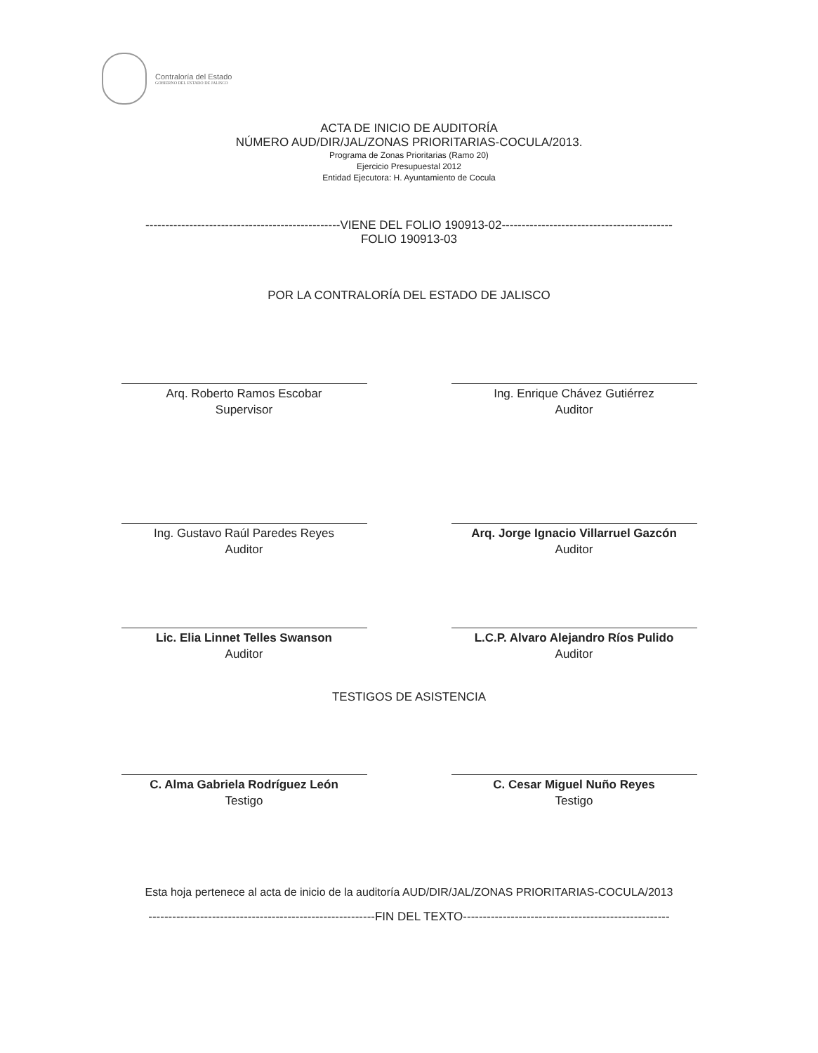Contraloría del Estado
GOBIERNO DEL ESTADO DE JALISCO
ACTA DE INICIO DE AUDITORÍA
NÚMERO AUD/DIR/JAL/ZONAS PRIORITARIAS-COCULA/2013.
Programa de Zonas Prioritarias (Ramo 20)
Ejercicio Presupuestal 2012
Entidad Ejecutora: H. Ayuntamiento de Cocula
-------------------------------------------------VIENE DEL FOLIO 190913-02-------------------------------------------
FOLIO 190913-03
POR LA CONTRALORÍA DEL ESTADO DE JALISCO
Arq. Roberto Ramos Escobar
Supervisor
Ing. Enrique Chávez Gutiérrez
Auditor
Ing. Gustavo Raúl Paredes Reyes
Auditor
Arq. Jorge Ignacio Villarruel Gazcón
Auditor
Lic. Elia Linnet Telles Swanson
Auditor
L.C.P. Alvaro Alejandro Ríos Pulido
Auditor
TESTIGOS DE ASISTENCIA
C. Alma Gabriela Rodríguez León
Testigo
C. Cesar Miguel Nuño Reyes
Testigo
Esta hoja pertenece al acta de inicio de la auditoría AUD/DIR/JAL/ZONAS PRIORITARIAS-COCULA/2013
---------------------------------------------------------FIN DEL TEXTO----------------------------------------------------